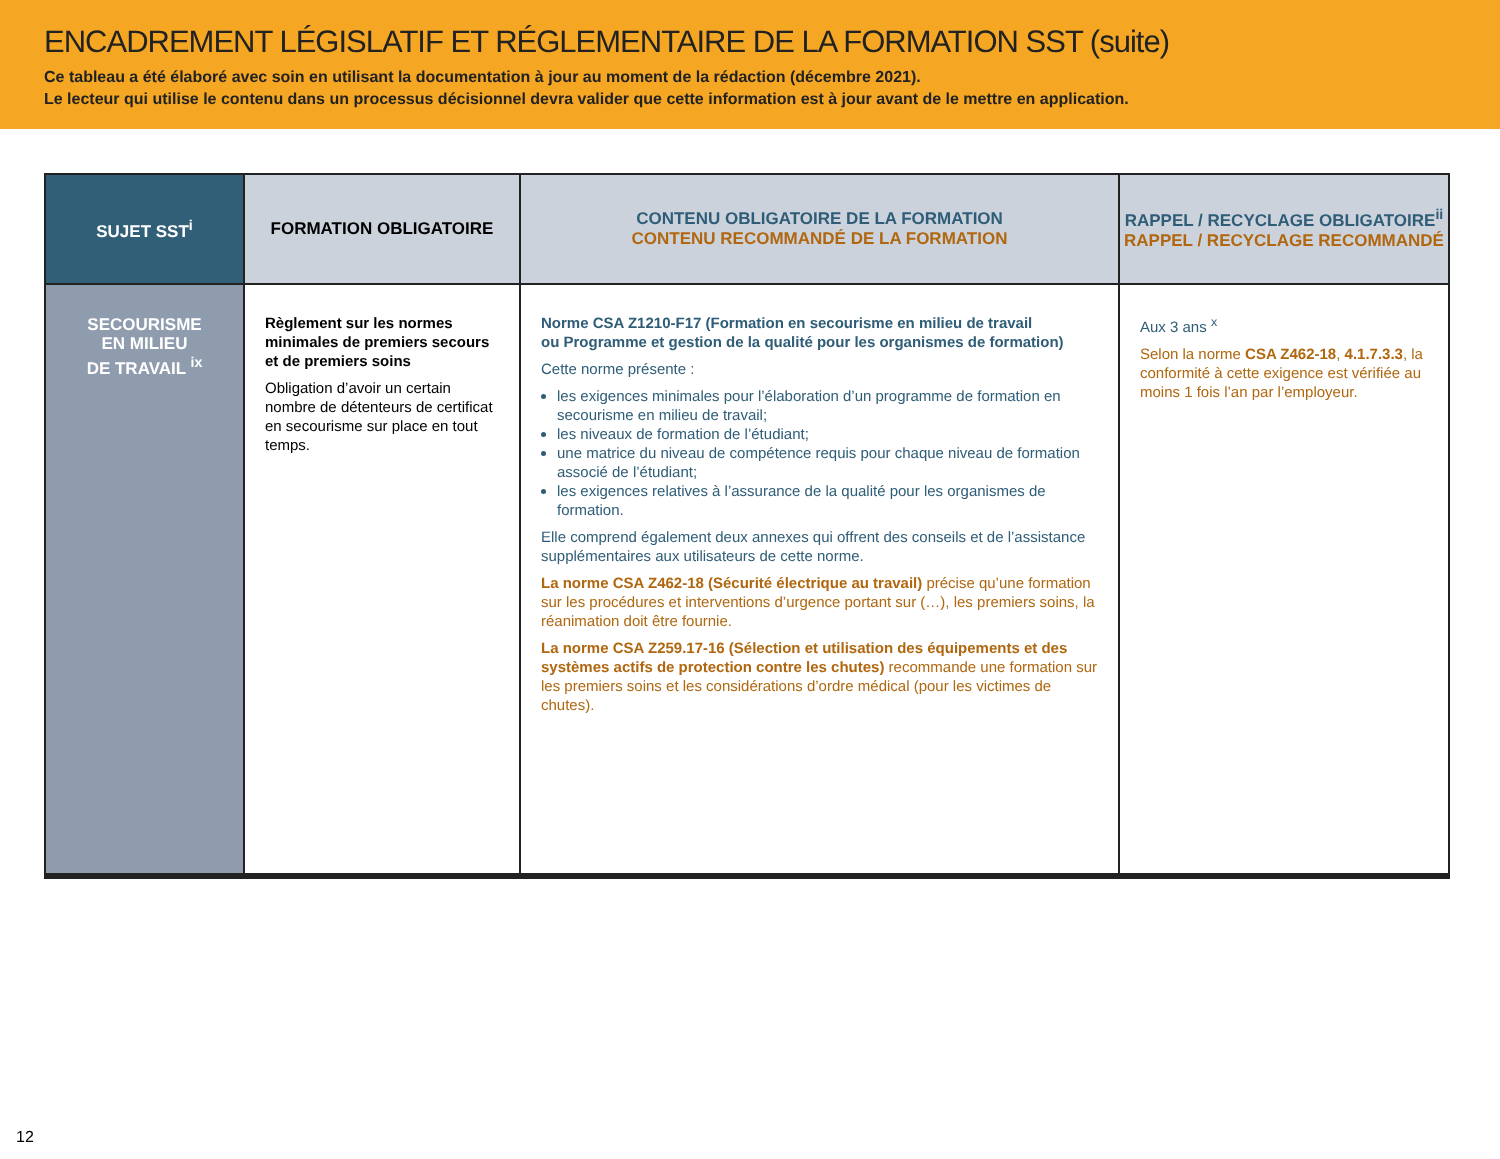ENCADREMENT LÉGISLATIF ET RÉGLEMENTAIRE DE LA FORMATION SST (suite)
Ce tableau a été élaboré avec soin en utilisant la documentation à jour au moment de la rédaction (décembre 2021).
Le lecteur qui utilise le contenu dans un processus décisionnel devra valider que cette information est à jour avant de le mettre en application.
| SUJET SST<sup>i</sup> | FORMATION OBLIGATOIRE | CONTENU OBLIGATOIRE DE LA FORMATION CONTENU RECOMMANDÉ DE LA FORMATION | RAPPEL / RECYCLAGE OBLIGATOIRE<sup>ii</sup> RAPPEL / RECYCLAGE RECOMMANDÉ |
| --- | --- | --- | --- |
| SECOURISME EN MILIEU DE TRAVAIL <sup>ix</sup> | Règlement sur les normes minimales de premiers secours et de premiers soins Obligation d’avoir un certain nombre de détenteurs de certificat en secourisme sur place en tout temps. | Norme CSA Z1210-F17 (Formation en secourisme en milieu de travail ou Programme et gestion de la qualité pour les organismes de formation) Cette norme présente : les exigences minimales pour l’élaboration d’un programme de formation en secourisme en milieu de travail; les niveaux de formation de l’étudiant; une matrice du niveau de compétence requis pour chaque niveau de formation associé de l’étudiant; les exigences relatives à l’assurance de la qualité pour les organismes de formation. Elle comprend également deux annexes qui offrent des conseils et de l’assistance supplémentaires aux utilisateurs de cette norme. La norme CSA Z462-18 (Sécurité électrique au travail) précise qu’une formation sur les procédures et interventions d’urgence portant sur (…), les premiers soins, la réanimation doit être fournie. La norme CSA Z259.17-16 (Sélection et utilisation des équipements et des systèmes actifs de protection contre les chutes) recommande une formation sur les premiers soins et les considérations d’ordre médical (pour les victimes de chutes). | Aux 3 ans <sup>x</sup> Selon la norme CSA Z462-18 , 4.1.7.3.3 , la conformité à cette exigence est vérifiée au moins 1 fois l’an par l’employeur. |
12